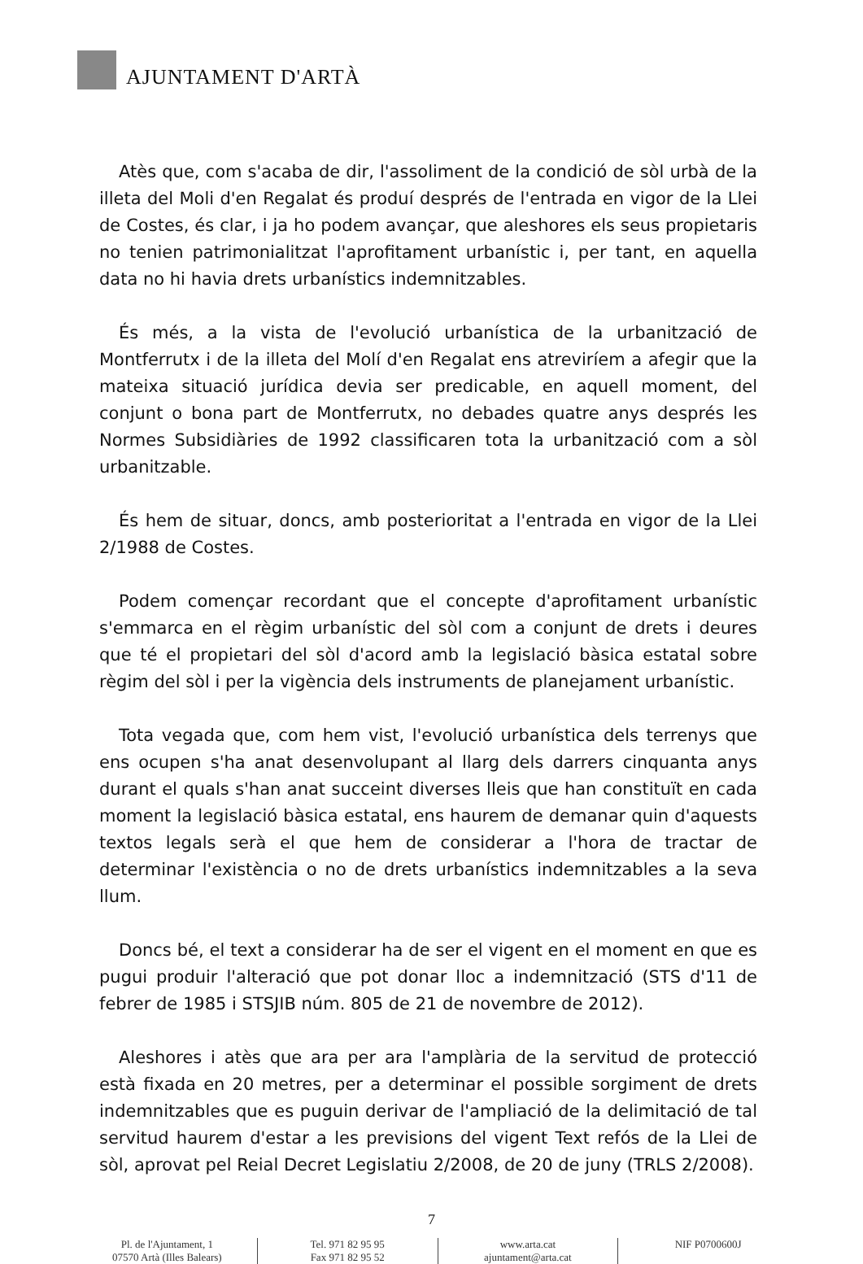AJUNTAMENT D'ARTÀ
Atès que, com s'acaba de dir, l'assoliment de la condició de sòl urbà de la illeta del Moli d'en Regalat és produí després de l'entrada en vigor de la Llei de Costes, és clar, i ja ho podem avançar, que aleshores els seus propietaris no tenien patrimonialitzat l'aprofitament urbanístic i, per tant, en aquella data no hi havia drets urbanístics indemnitzables.
És més, a la vista de l'evolució urbanística de la urbanització de Montferrutx i de la illeta del Molí d'en Regalat ens atreviríem a afegir que la mateixa situació jurídica devia ser predicable, en aquell moment, del conjunt o bona part de Montferrutx, no debades quatre anys després les Normes Subsidiàries de 1992 classificaren tota la urbanització com a sòl urbanitzable.
És hem de situar, doncs, amb posterioritat a l'entrada en vigor de la Llei 2/1988 de Costes.
Podem començar recordant que el concepte d'aprofitament urbanístic s'emmarca en el règim urbanístic del sòl com a conjunt de drets i deures que té el propietari del sòl d'acord amb la legislació bàsica estatal sobre règim del sòl i per la vigència dels instruments de planejament urbanístic.
Tota vegada que, com hem vist, l'evolució urbanística dels terrenys que ens ocupen s'ha anat desenvolupant al llarg dels darrers cinquanta anys durant el quals s'han anat succeint diverses lleis que han constituït en cada moment la legislació bàsica estatal, ens haurem de demanar quin d'aquests textos legals serà el que hem de considerar a l'hora de tractar de determinar l'existència o no de drets urbanístics indemnitzables a la seva llum.
Doncs bé, el text a considerar ha de ser el vigent en el moment en que es pugui produir l'alteració que pot donar lloc a indemnització (STS d'11 de febrer de 1985 i STSJIB núm. 805 de 21 de novembre de 2012).
Aleshores i atès que ara per ara l'amplària de la servitud de protecció està fixada en 20 metres, per a determinar el possible sorgiment de drets indemnitzables que es puguin derivar de l'ampliació de la delimitació de tal servitud haurem d'estar a les previsions del vigent Text refós de la Llei de sòl, aprovat pel Reial Decret Legislatiu 2/2008, de 20 de juny (TRLS 2/2008).
7
Pl. de l'Ajuntament, 1
07570 Artà (Illes Balears)
Tel. 971 82 95 95
Fax 971 82 95 52
www.arta.cat
ajuntament@arta.cat
NIF P0700600J